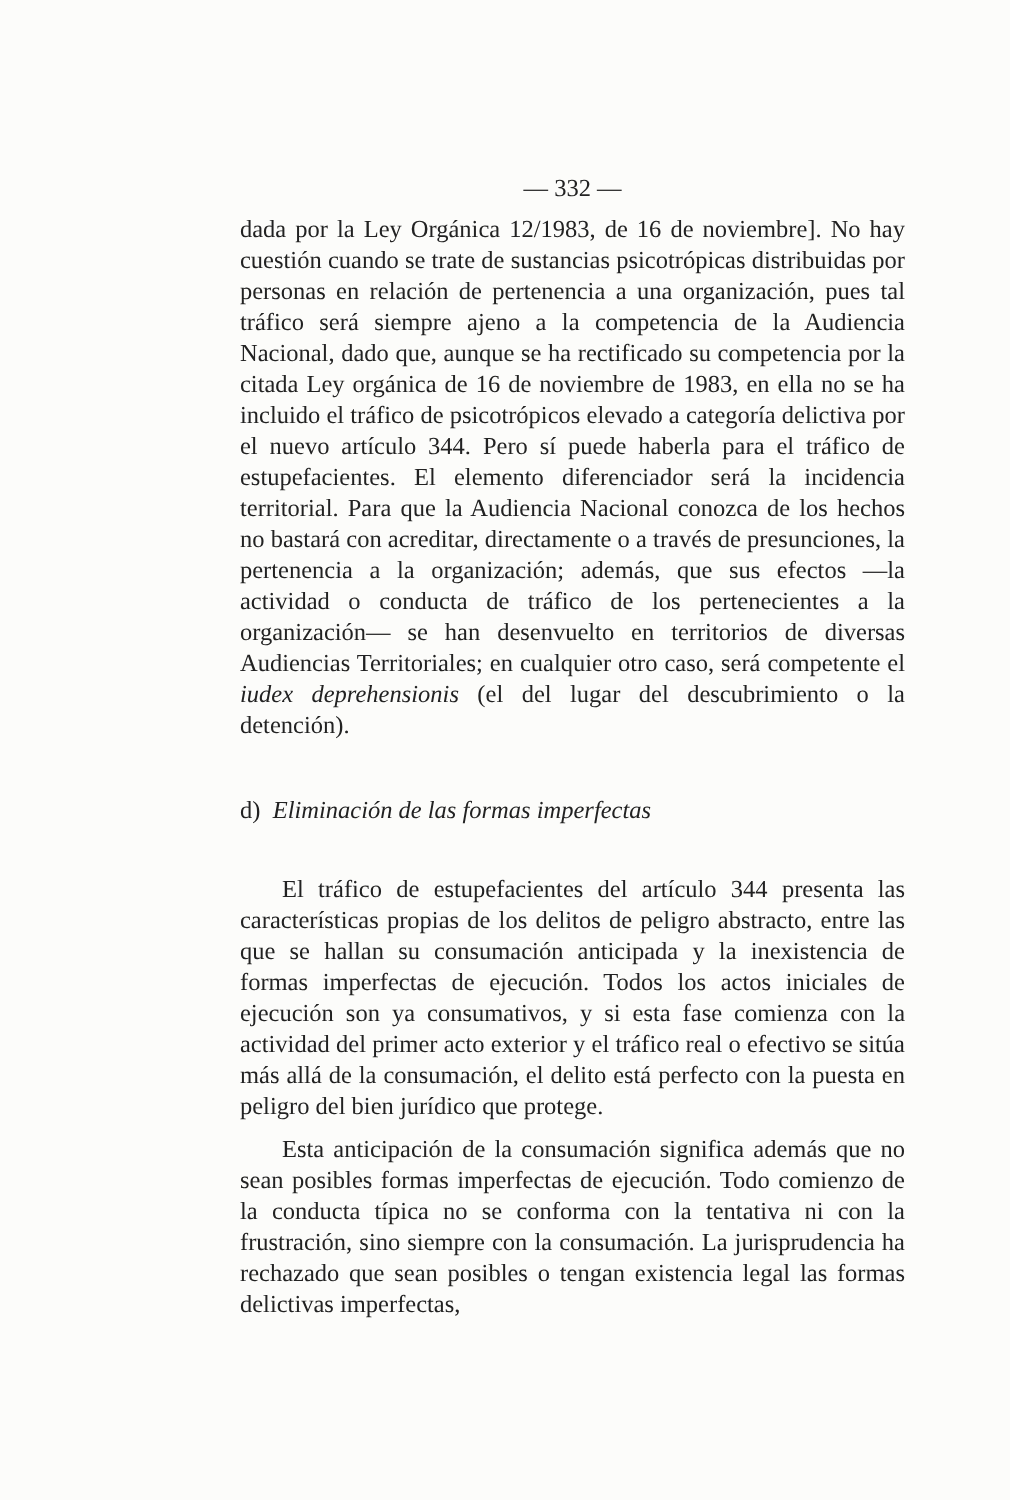— 332 —
dada por la Ley Orgánica 12/1983, de 16 de noviembre]. No hay cuestión cuando se trate de sustancias psicotrópicas distribuidas por personas en relación de pertenencia a una organización, pues tal tráfico será siempre ajeno a la competencia de la Audiencia Nacional, dado que, aunque se ha rectificado su competencia por la citada Ley orgánica de 16 de noviembre de 1983, en ella no se ha incluido el tráfico de psicotrópicos elevado a categoría delictiva por el nuevo artículo 344. Pero sí puede haberla para el tráfico de estupefacientes. El elemento diferenciador será la incidencia territorial. Para que la Audiencia Nacional conozca de los hechos no bastará con acreditar, directamente o a través de presunciones, la pertenencia a la organización; además, que sus efectos —la actividad o conducta de tráfico de los pertenecientes a la organización— se han desenvuelto en territorios de diversas Audiencias Territoriales; en cualquier otro caso, será competente el iudex deprehensionis (el del lugar del descubrimiento o la detención).
d) Eliminación de las formas imperfectas
El tráfico de estupefacientes del artículo 344 presenta las características propias de los delitos de peligro abstracto, entre las que se hallan su consumación anticipada y la inexistencia de formas imperfectas de ejecución. Todos los actos iniciales de ejecución son ya consumativos, y si esta fase comienza con la actividad del primer acto exterior y el tráfico real o efectivo se sitúa más allá de la consumación, el delito está perfecto con la puesta en peligro del bien jurídico que protege.
Esta anticipación de la consumación significa además que no sean posibles formas imperfectas de ejecución. Todo comienzo de la conducta típica no se conforma con la tentativa ni con la frustración, sino siempre con la consumación. La jurisprudencia ha rechazado que sean posibles o tengan existencia legal las formas delictivas imperfectas,